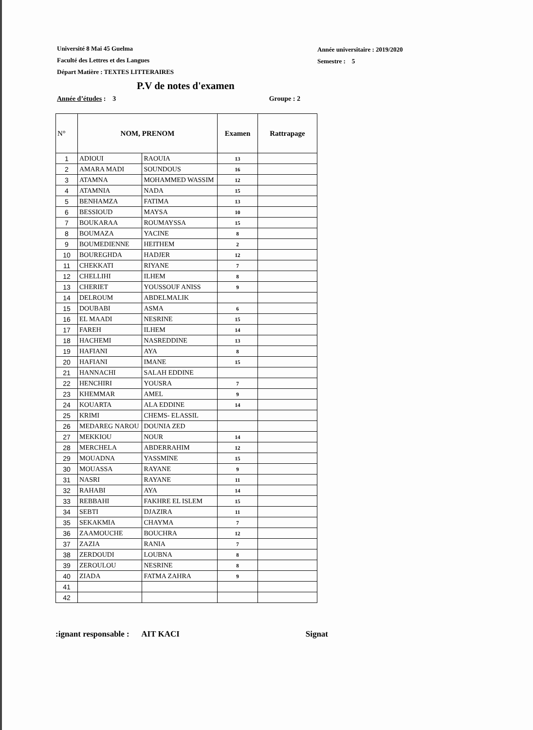Université 8 Mai 45 Guelma
Faculté des Lettres et des Langues
Départ Matière : TEXTES LITTERAIRES
Année universitaire : 2019/2020
Semestre : 5
P.V de notes d'examen
Année d’études : 3 Groupe : 2
| N° | NOM, PRENOM | | Examen | Rattrapage |
| --- | --- | --- | --- | --- |
| 1 | ADIOUI | RAOUIA | 13 | |
| 2 | AMARA MADI | SOUNDOUS | 16 | |
| 3 | ATAMNA | MOHAMMED WASSIM | 12 | |
| 4 | ATAMNIA | NADA | 15 | |
| 5 | BENHAMZA | FATIMA | 13 | |
| 6 | BESSIOUD | MAYSA | 10 | |
| 7 | BOUKARAA | ROUMAYSSA | 15 | |
| 8 | BOUMAZA | YACINE | 8 | |
| 9 | BOUMEDIENNE | HEITHEM | 2 | |
| 10 | BOUREGHDA | HADJER | 12 | |
| 11 | CHEKKATI | RIYANE | 7 | |
| 12 | CHELLIHI | ILHEM | 8 | |
| 13 | CHERIET | YOUSSOUF ANISS | 9 | |
| 14 | DELROUM | ABDELMALIK | | |
| 15 | DOUBABI | ASMA | 6 | |
| 16 | EL MAADI | NESRINE | 15 | |
| 17 | FAREH | ILHEM | 14 | |
| 18 | HACHEMI | NASREDDINE | 13 | |
| 19 | HAFIANI | AYA | 8 | |
| 20 | HAFIANI | IMANE | 15 | |
| 21 | HANNACHI | SALAH EDDINE | | |
| 22 | HENCHIRI | YOUSRA | 7 | |
| 23 | KHEMMAR | AMEL | 9 | |
| 24 | KOUARTA | ALA EDDINE | 14 | |
| 25 | KRIMI | CHEMS- ELASSIL | | |
| 26 | MEDAREG NAROU | DOUNIA ZED | | |
| 27 | MEKKIOU | NOUR | 14 | |
| 28 | MERCHELA | ABDERRAHIM | 12 | |
| 29 | MOUADNA | YASSMINE | 15 | |
| 30 | MOUASSA | RAYANE | 9 | |
| 31 | NASRI | RAYANE | 11 | |
| 32 | RAHABI | AYA | 14 | |
| 33 | REBBAHI | FAKHRE EL ISLEM | 15 | |
| 34 | SEBTI | DJAZIRA | 11 | |
| 35 | SEKAKMIA | CHAYMA | 7 | |
| 36 | ZAAMOUCHE | BOUCHRA | 12 | |
| 37 | ZAZIA | RANIA | 7 | |
| 38 | ZERDOUDI | LOUBNA | 8 | |
| 39 | ZEROULOU | NESRINE | 8 | |
| 40 | ZIADA | FATMA ZAHRA | 9 | |
| 41 | | | | |
| 42 | | | | |
:ignant responsable : AIT KACI Signat